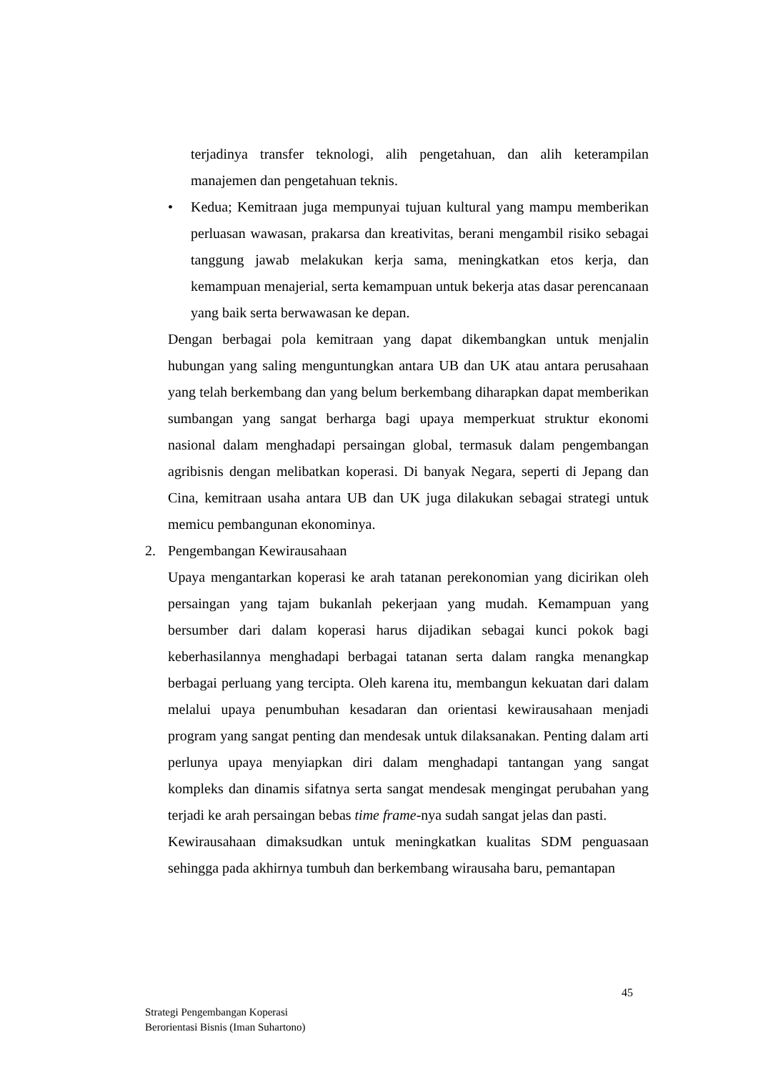terjadinya transfer teknologi, alih pengetahuan, dan alih keterampilan manajemen dan pengetahuan teknis.
• Kedua; Kemitraan juga mempunyai tujuan kultural yang mampu memberikan perluasan wawasan, prakarsa dan kreativitas, berani mengambil risiko sebagai tanggung jawab melakukan kerja sama, meningkatkan etos kerja, dan kemampuan menajerial, serta kemampuan untuk bekerja atas dasar perencanaan yang baik serta berwawasan ke depan.
Dengan berbagai pola kemitraan yang dapat dikembangkan untuk menjalin hubungan yang saling menguntungkan antara UB dan UK atau antara perusahaan yang telah berkembang dan yang belum berkembang diharapkan dapat memberikan sumbangan yang sangat berharga bagi upaya memperkuat struktur ekonomi nasional dalam menghadapi persaingan global, termasuk dalam pengembangan agribisnis dengan melibatkan koperasi. Di banyak Negara, seperti di Jepang dan Cina, kemitraan usaha antara UB dan UK juga dilakukan sebagai strategi untuk memicu pembangunan ekonominya.
2. Pengembangan Kewirausahaan
Upaya mengantarkan koperasi ke arah tatanan perekonomian yang dicirikan oleh persaingan yang tajam bukanlah pekerjaan yang mudah. Kemampuan yang bersumber dari dalam koperasi harus dijadikan sebagai kunci pokok bagi keberhasilannya menghadapi berbagai tatanan serta dalam rangka menangkap berbagai perluang yang tercipta. Oleh karena itu, membangun kekuatan dari dalam melalui upaya penumbuhan kesadaran dan orientasi kewirausahaan menjadi program yang sangat penting dan mendesak untuk dilaksanakan. Penting dalam arti perlunya upaya menyiapkan diri dalam menghadapi tantangan yang sangat kompleks dan dinamis sifatnya serta sangat mendesak mengingat perubahan yang terjadi ke arah persaingan bebas time frame-nya sudah sangat jelas dan pasti.
Kewirausahaan dimaksudkan untuk meningkatkan kualitas SDM penguasaan sehingga pada akhirnya tumbuh dan berkembang wirausaha baru, pemantapan
45
Strategi Pengembangan Koperasi
Berorientasi Bisnis (Iman Suhartono)